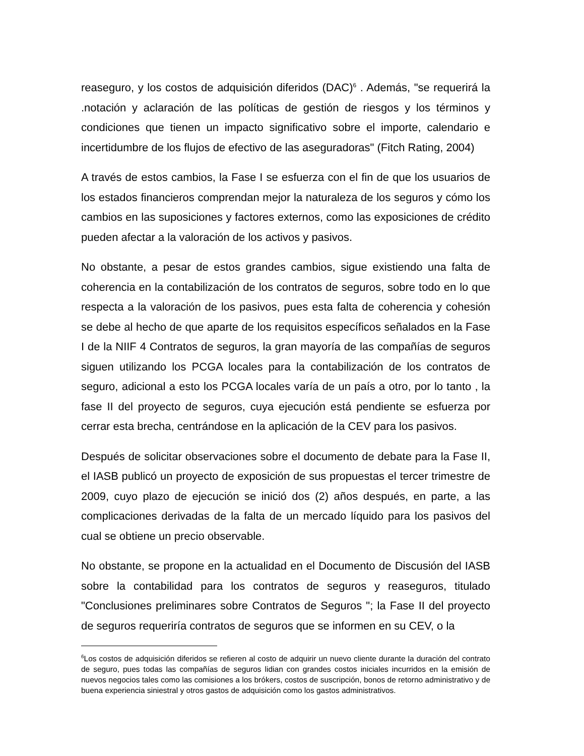reaseguro, y los costos de adquisición diferidos (DAC)<sup>6</sup> . Además, "se requerirá la .notación y aclaración de las políticas de gestión de riesgos y los términos y condiciones que tienen un impacto significativo sobre el importe, calendario e incertidumbre de los flujos de efectivo de las aseguradoras" (Fitch Rating, 2004)
A través de estos cambios, la Fase I se esfuerza con el fin de que los usuarios de los estados financieros comprendan mejor la naturaleza de los seguros y cómo los cambios en las suposiciones y factores externos, como las exposiciones de crédito pueden afectar a la valoración de los activos y pasivos.
No obstante, a pesar de estos grandes cambios, sigue existiendo una falta de coherencia en la contabilización de los contratos de seguros, sobre todo en lo que respecta a la valoración de los pasivos, pues esta falta de coherencia y cohesión se debe al hecho de que aparte de los requisitos específicos señalados en la Fase I de la NIIF 4 Contratos de seguros, la gran mayoría de las compañías de seguros siguen utilizando los PCGA locales para la contabilización de los contratos de seguro, adicional a esto los PCGA locales varía de un país a otro, por lo tanto , la fase II del proyecto de seguros, cuya ejecución está pendiente se esfuerza por cerrar esta brecha, centrándose en la aplicación de la CEV para los pasivos.
Después de solicitar observaciones sobre el documento de debate para la Fase II, el IASB publicó un proyecto de exposición de sus propuestas el tercer trimestre de 2009, cuyo plazo de ejecución se inició dos (2) años después, en parte, a las complicaciones derivadas de la falta de un mercado líquido para los pasivos del cual se obtiene un precio observable.
No obstante, se propone en la actualidad en el Documento de Discusión del IASB sobre la contabilidad para los contratos de seguros y reaseguros, titulado "Conclusiones preliminares sobre Contratos de Seguros "; la Fase II del proyecto de seguros requeriría contratos de seguros que se informen en su CEV, o la
<sup>6</sup> Los costos de adquisición diferidos se refieren al costo de adquirir un nuevo cliente durante la duración del contrato de seguro, pues todas las compañías de seguros lidian con grandes costos iniciales incurridos en la emisión de nuevos negocios tales como las comisiones a los brókers, costos de suscripción, bonos de retorno administrativo y de buena experiencia siniestral y otros gastos de adquisición como los gastos administrativos.